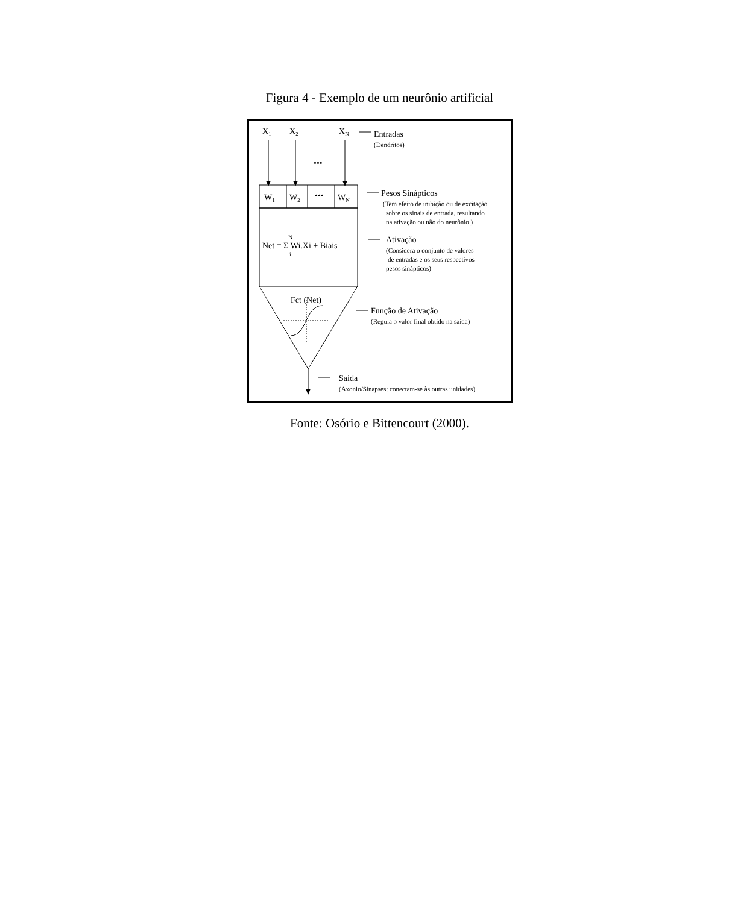Figura 4 - Exemplo de um neurônio artificial
X1
X2
XN
•••
W1
W2
•••
WN
Net = Σ Wi.Xi + Biais
N
i
Fct (Net)
Entradas
Pesos Sinápticos
Ativação
Função de Ativação
Saída
(Dendritos)
(Tem efeito de inibição ou de excitação
sobre os sinais de entrada, resultando
na ativação ou não do neurônio )
(Considera o conjunto de valores
de entradas e os seus respectivos
pesos sinápticos)
(Regula o valor final obtido na saída)
(Axonio/Sinapses: conectam-se às outras unidades)
Fonte: Osório e Bittencourt (2000).